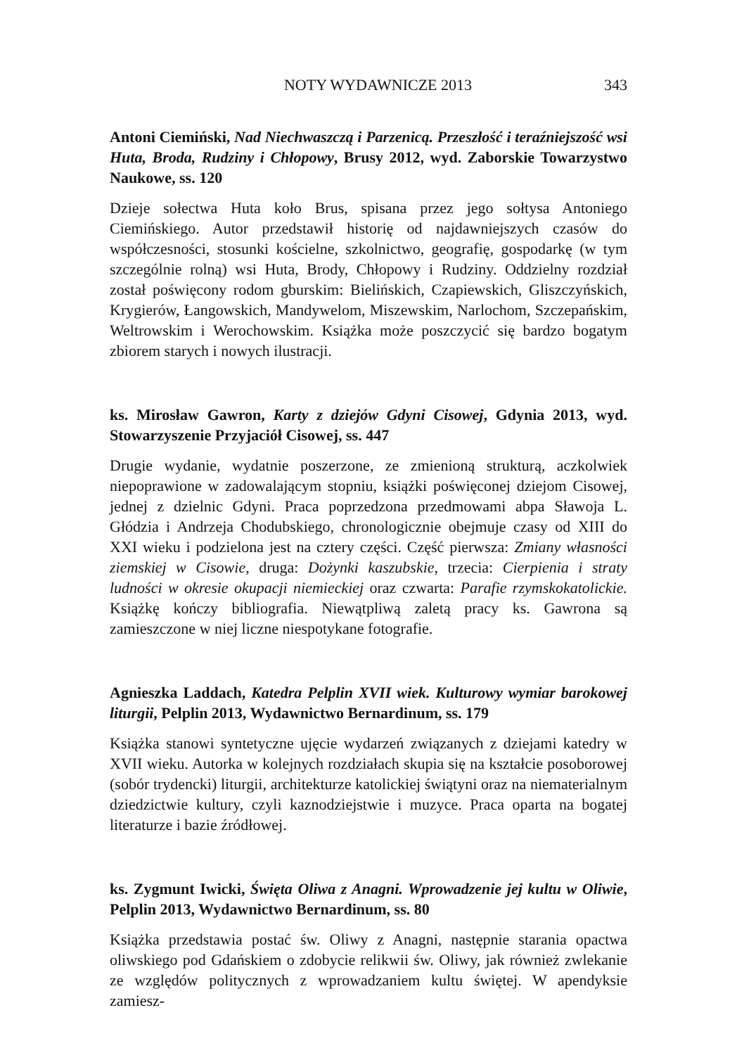NOTY WYDAWNICZE 2013 343
Antoni Ciemiński, Nad Niechwaszczą i Parzenicą. Przeszłość i teraźniejszość wsi Huta, Broda, Rudziny i Chłopowy, Brusy 2012, wyd. Zaborskie Towarzystwo Naukowe, ss. 120
Dzieje sołectwa Huta koło Brus, spisana przez jego sołtysa Antoniego Ciemińskiego. Autor przedstawił historię od najdawniejszych czasów do współczesności, stosunki kościelne, szkolnictwo, geografię, gospodarkę (w tym szczególnie rolną) wsi Huta, Brody, Chłopowy i Rudziny. Oddzielny rozdział został poświęcony rodom gburskim: Bielińskich, Czapiewskich, Gliszczyńskich, Krygierów, Łangowskich, Mandywelom, Miszewskim, Narlochom, Szczepańskim, Weltrowskim i Werochowskim. Książka może poszczycić się bardzo bogatym zbiorem starych i nowych ilustracji.
ks. Mirosław Gawron, Karty z dziejów Gdyni Cisowej, Gdynia 2013, wyd. Stowarzyszenie Przyjaciół Cisowej, ss. 447
Drugie wydanie, wydatnie poszerzone, ze zmienioną strukturą, aczkolwiek niepoprawione w zadowalającym stopniu, książki poświęconej dziejom Cisowej, jednej z dzielnic Gdyni. Praca poprzedzona przedmowami abpa Sławoja L. Głódzia i Andrzeja Chodubskiego, chronologicznie obejmuje czasy od XIII do XXI wieku i podzielona jest na cztery części. Część pierwsza: Zmiany własności ziemskiej w Cisowie, druga: Dożynki kaszubskie, trzecia: Cierpienia i straty ludności w okresie okupacji niemieckiej oraz czwarta: Parafie rzymskokatolickie. Książkę kończy bibliografia. Niewątpliwą zaletą pracy ks. Gawrona są zamieszczone w niej liczne niespotykane fotografie.
Agnieszka Laddach, Katedra Pelplin XVII wiek. Kulturowy wymiar barokowej liturgii, Pelplin 2013, Wydawnictwo Bernardinum, ss. 179
Książka stanowi syntetyczne ujęcie wydarzeń związanych z dziejami katedry w XVII wieku. Autorka w kolejnych rozdziałach skupia się na kształcie posoborowej (sobór trydencki) liturgii, architekturze katolickiej świątyni oraz na niematerialnym dziedzictwie kultury, czyli kaznodziejstwie i muzyce. Praca oparta na bogatej literaturze i bazie źródłowej.
ks. Zygmunt Iwicki, Święta Oliwa z Anagni. Wprowadzenie jej kultu w Oliwie, Pelplin 2013, Wydawnictwo Bernardinum, ss. 80
Książka przedstawia postać św. Oliwy z Anagni, następnie starania opactwa oliwskiego pod Gdańskiem o zdobycie relikwii św. Oliwy, jak również zwlekanie ze względów politycznych z wprowadzaniem kultu świętej. W apendyksie zamiesz-